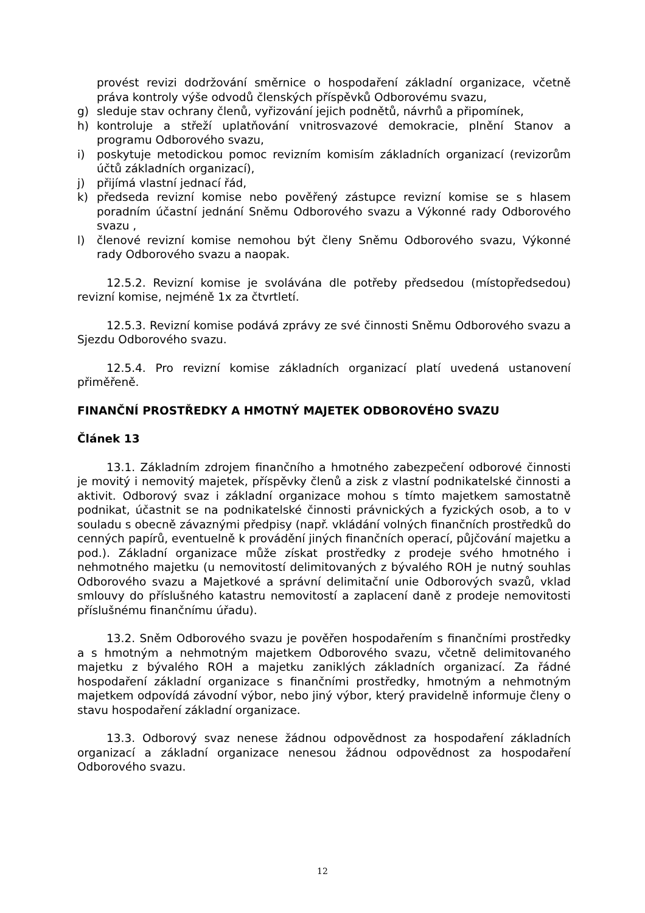provést revizi dodržování směrnice o hospodaření základní organizace, včetně práva kontroly výše odvodů členských příspěvků Odborovému svazu,
g) sleduje stav ochrany členů, vyřizování jejich podnětů, návrhů a připomínek,
h) kontroluje a střeží uplatňování vnitrosvazové demokracie, plnění Stanov a programu Odborového svazu,
i) poskytuje metodickou pomoc revizním komisím základních organizací (revizorům účtů základních organizací),
j) přijímá vlastní jednací řád,
k) předseda revizní komise nebo pověřený zástupce revizní komise se s hlasem poradním účastní jednání Sněmu Odborového svazu a Výkonné rady Odborového svazu ,
l) členové revizní komise nemohou být členy Sněmu Odborového svazu, Výkonné rady Odborového svazu a naopak.
12.5.2. Revizní komise je svolávána dle potřeby předsedou (místopředsedou) revizní komise, nejméně 1x za čtvrtletí.
12.5.3. Revizní komise podává zprávy ze své činnosti Sněmu Odborového svazu a Sjezdu Odborového svazu.
12.5.4. Pro revizní komise základních organizací platí uvedená ustanovení přiměřeně.
FINANČNÍ PROSTŘEDKY A HMOTNÝ MAJETEK ODBOROVÉHO SVAZU
Článek 13
13.1. Základním zdrojem finančního a hmotného zabezpečení odborové činnosti je movitý i nemovitý majetek, příspěvky členů a zisk z vlastní podnikatelské činnosti a aktivit. Odborový svaz i základní organizace mohou s tímto majetkem samostatně podnikat, účastnit se na podnikatelské činnosti právnických a fyzických osob, a to v souladu s obecně závaznými předpisy (např. vkládání volných finančních prostředků do cenných papírů, eventuelně k provádění jiných finančních operací, půjčování majetku a pod.). Základní organizace může získat prostředky z prodeje svého hmotného i nehmotného majetku (u nemovitostí delimitovaných z bývalého ROH je nutný souhlas Odborového svazu a Majetkové a správní delimitační unie Odborových svazů, vklad smlouvy do příslušného katastru nemovitostí a zaplacení daně z prodeje nemovitosti příslušnému finančnímu úřadu).
13.2. Sněm Odborového svazu je pověřen hospodařením s finančními prostředky a s hmotným a nehmotným majetkem Odborového svazu, včetně delimitovaného majetku z bývalého ROH a majetku zaniklých základních organizací. Za řádné hospodaření základní organizace s finančními prostředky, hmotným a nehmotným majetkem odpovídá závodní výbor, nebo jiný výbor, který pravidelně informuje členy o stavu hospodaření základní organizace.
13.3. Odborový svaz nenese žádnou odpovědnost za hospodaření základních organizací a základní organizace nenesou žádnou odpovědnost za hospodaření Odborového svazu.
12